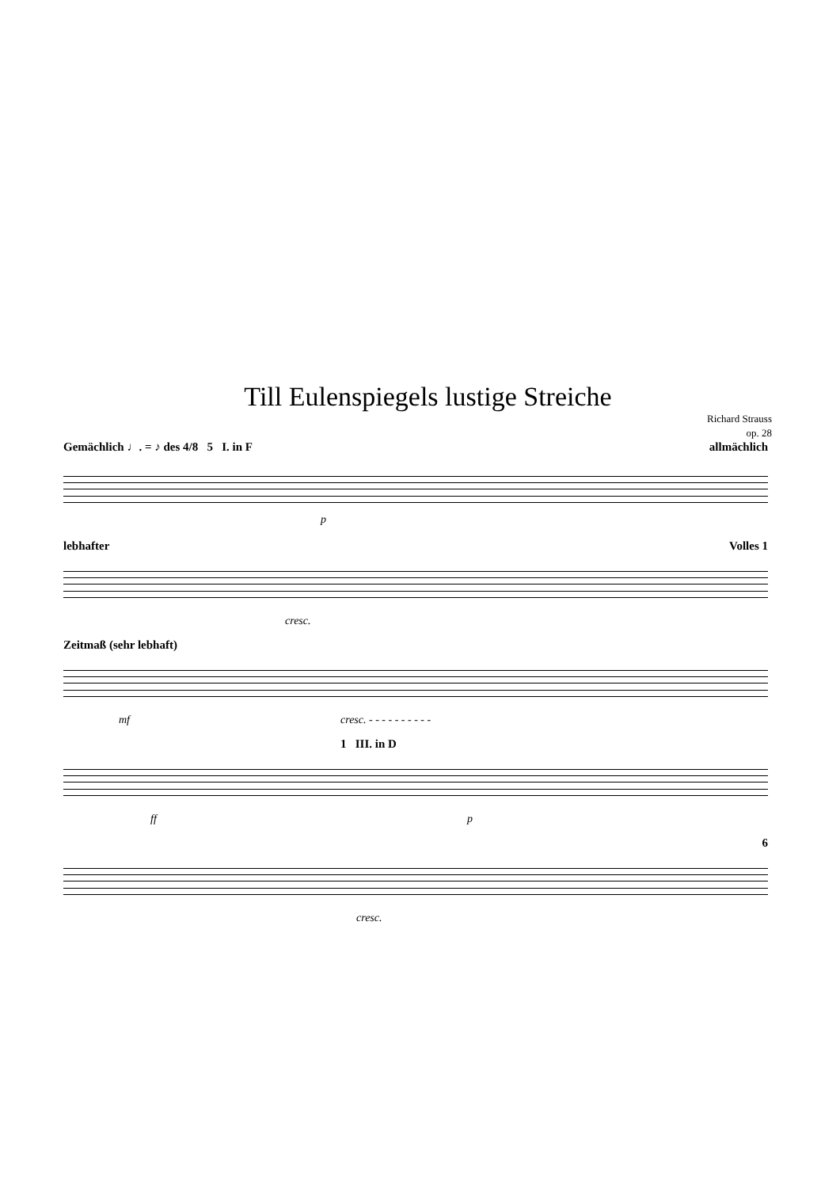Till Eulenspiegels lustige Streiche
Richard Strauss
op. 28
Gemächlich ♩. = ♪ des 4/8 5 I. in F allmächlich
p
lebhafter Volles 1
cresc.
Zeitmaß (sehr lebhaft)
mf cresc. - - - - - - - - - -
1 III. in D
ff p
6
cresc.